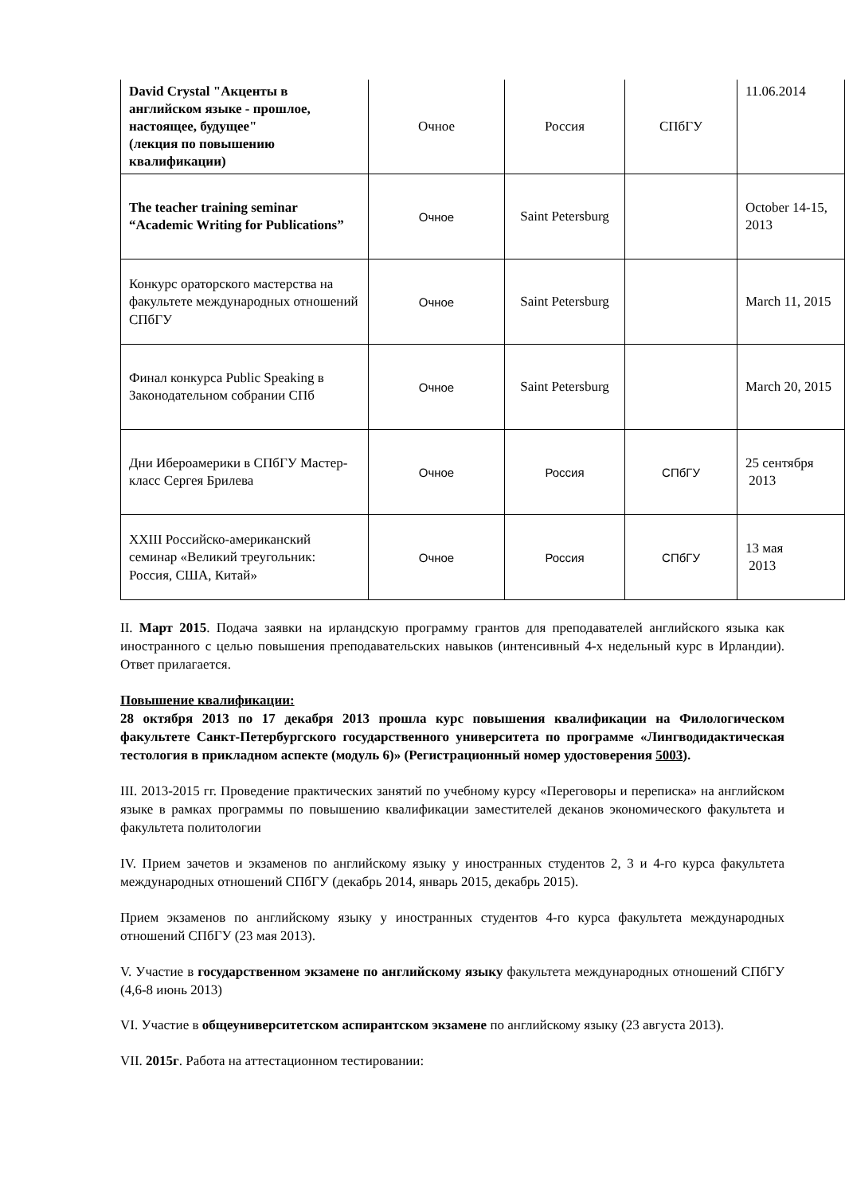| David Crystal "Акценты в английском языке - прошлое, настоящее, будущее" (лекция по повышению квалификации) | Очное | Россия | СПбГУ | 11.06.2014 |
| The teacher training seminar “Academic Writing for Publications” | Очное | Saint Petersburg | | October 14-15, 2013 |
| Конкурс ораторского мастерства на факультете международных отношений СПбГУ | Очное | Saint Petersburg | | March 11, 2015 |
| Финал конкурса Public Speaking в Законодательном собрании СПб | Очное | Saint Petersburg | | March 20, 2015 |
| Дни Ибероамерики в СПбГУ Мастер-класс Сергея Брилева | Очное | Россия | СПбГУ | 25 сентября 2013 |
| XXIII Российско-американский семинар «Великий треугольник: Россия, США, Китай» | Очное | Россия | СПбГУ | 13 мая 2013 |
II. Март 2015. Подача заявки на ирландскую программу грантов для преподавателей английского языка как иностранного с целью повышения преподавательских навыков (интенсивный 4-х недельный курс в Ирландии). Ответ прилагается.
Повышение квалификации:
28 октября 2013 по 17 декабря 2013 прошла курс повышения квалификации на Филологическом факультете Санкт-Петербургского государственного университета по программе «Лингводидактическая тестология в прикладном аспекте (модуль 6)» (Регистрационный номер удостоверения 5003).
III. 2013-2015 гг. Проведение практических занятий по учебному курсу «Переговоры и переписка» на английском языке в рамках программы по повышению квалификации заместителей деканов экономического факультета и факультета политологии
IV. Прием зачетов и экзаменов по английскому языку у иностранных студентов 2, 3 и 4-го курса факультета международных отношений СПбГУ (декабрь 2014, январь 2015, декабрь 2015).
Прием экзаменов по английскому языку у иностранных студентов 4-го курса факультета международных отношений СПбГУ (23 мая 2013).
V. Участие в государственном экзамене по английскому языку факультета международных отношений СПбГУ (4,6-8 июнь 2013)
VI. Участие в общеуниверситетском аспирантском экзамене по английскому языку (23 августа 2013).
VII. 2015г. Работа на аттестационном тестировании: